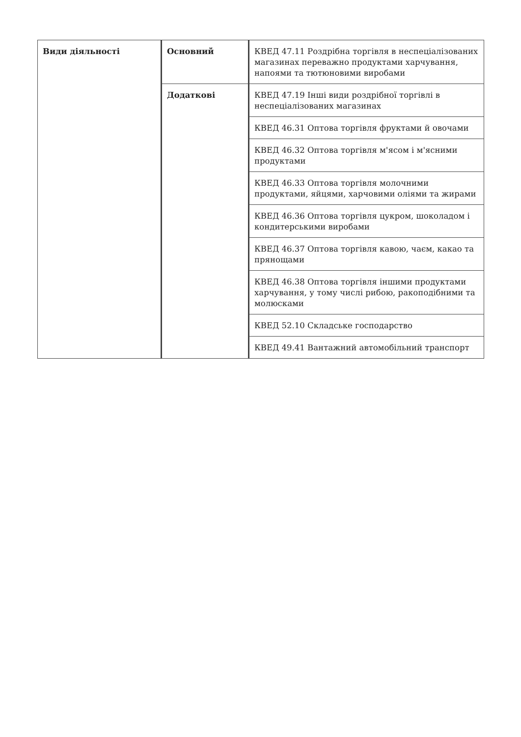| Види діяльності | Основний | КВЕД 47.11 Роздрібна торгівля в неспеціалізованих магазинах переважно продуктами харчування, напоями та тютюновими виробами |
| | Додаткові | КВЕД 47.19 Інші види роздрібної торгівлі в неспеціалізованих магазинах |
| | | КВЕД 46.31 Оптова торгівля фруктами й овочами |
| | | КВЕД 46.32 Оптова торгівля м'ясом і м'ясними продуктами |
| | | КВЕД 46.33 Оптова торгівля молочними продуктами, яйцями, харчовими оліями та жирами |
| | | КВЕД 46.36 Оптова торгівля цукром, шоколадом і кондитерськими виробами |
| | | КВЕД 46.37 Оптова торгівля кавою, чаєм, какао та прянощами |
| | | КВЕД 46.38 Оптова торгівля іншими продуктами харчування, у тому числі рибою, ракоподібними та молюсками |
| | | КВЕД 52.10 Складське господарство |
| | | КВЕД 49.41 Вантажний автомобільний транспорт |